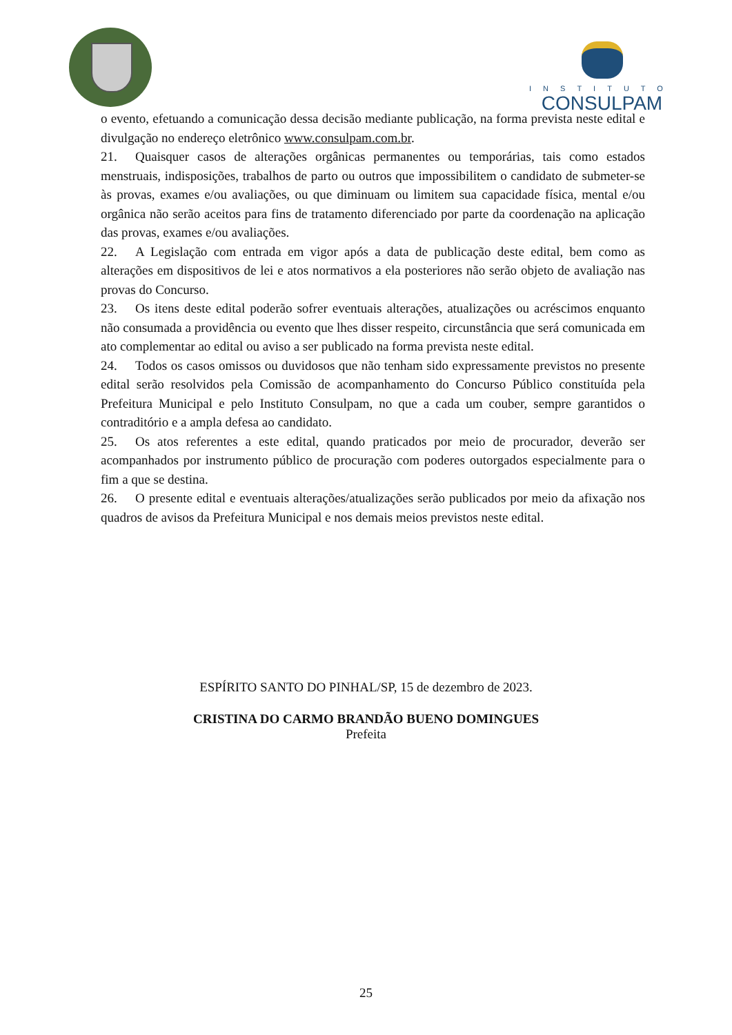INSTITUTO
CONSULPAM
o evento, efetuando a comunicação dessa decisão mediante publicação, na forma prevista neste edital e divulgação no endereço eletrônico www.consulpam.com.br.
21. Quaisquer casos de alterações orgânicas permanentes ou temporárias, tais como estados menstruais, indisposições, trabalhos de parto ou outros que impossibilitem o candidato de submeter-se às provas, exames e/ou avaliações, ou que diminuam ou limitem sua capacidade física, mental e/ou orgânica não serão aceitos para fins de tratamento diferenciado por parte da coordenação na aplicação das provas, exames e/ou avaliações.
22. A Legislação com entrada em vigor após a data de publicação deste edital, bem como as alterações em dispositivos de lei e atos normativos a ela posteriores não serão objeto de avaliação nas provas do Concurso.
23. Os itens deste edital poderão sofrer eventuais alterações, atualizações ou acréscimos enquanto não consumada a providência ou evento que lhes disser respeito, circunstância que será comunicada em ato complementar ao edital ou aviso a ser publicado na forma prevista neste edital.
24. Todos os casos omissos ou duvidosos que não tenham sido expressamente previstos no presente edital serão resolvidos pela Comissão de acompanhamento do Concurso Público constituída pela Prefeitura Municipal e pelo Instituto Consulpam, no que a cada um couber, sempre garantidos o contraditório e a ampla defesa ao candidato.
25. Os atos referentes a este edital, quando praticados por meio de procurador, deverão ser acompanhados por instrumento público de procuração com poderes outorgados especialmente para o fim a que se destina.
26. O presente edital e eventuais alterações/atualizações serão publicados por meio da afixação nos quadros de avisos da Prefeitura Municipal e nos demais meios previstos neste edital.
ESPÍRITO SANTO DO PINHAL/SP, 15 de dezembro de 2023.
CRISTINA DO CARMO BRANDÃO BUENO DOMINGUES
Prefeita
25